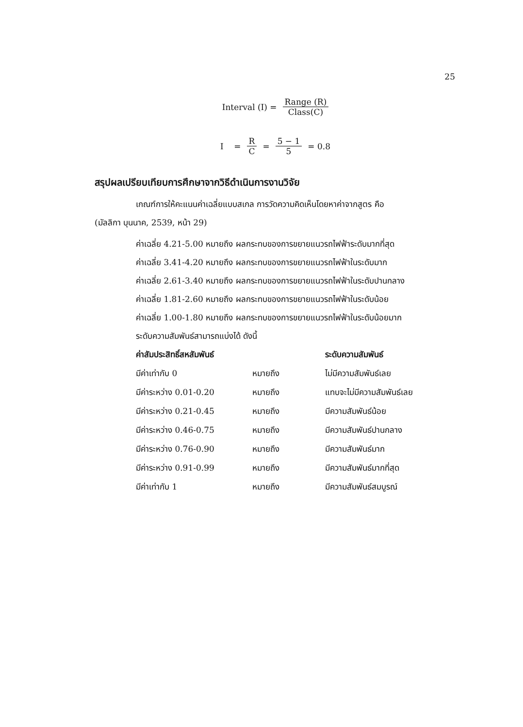25
Interval (I) = Range (R) Class(C)
I = R C = 5 − 1 5 = 0.8
สรุปผลเปรียบเทียบการศึกษาจากวิธีดำเนินการงานวิจัย
เกณฑ์การให้คะแนนค่าเฉลี่ยแบบสเกล การวัดความคิดเห็นโดยหาค่าจากสูตร คือ
(มัลลิกา บุนนาค, 2539, หน้า 29)
ค่าเฉลี่ย 4.21-5.00 หมายถึง ผลกระทบของการขยายแนวรถไฟฟ้าระดับมากที่สุด
ค่าเฉลี่ย 3.41-4.20 หมายถึง ผลกระทบของการขยายแนวรถไฟฟ้าในระดับมาก
ค่าเฉลี่ย 2.61-3.40 หมายถึง ผลกระทบของการขยายแนวรถไฟฟ้าในระดับปานกลาง
ค่าเฉลี่ย 1.81-2.60 หมายถึง ผลกระทบของการขยายแนวรถไฟฟ้าในระดับน้อย
ค่าเฉลี่ย 1.00-1.80 หมายถึง ผลกระทบของการขยายแนวรถไฟฟ้าในระดับน้อยมาก
ระดับความสัมพันธ์สามารถแบ่งได้ ดังนี้
| ค่าสัมประสิทธิ์สหสัมพันธ์ | | ระดับความสัมพันธ์ |
| --- | --- | --- |
| มีค่าเท่ากับ 0 | หมายถึง | ไม่มีความสัมพันธ์เลย |
| มีค่าระหว่าง 0.01-0.20 | หมายถึง | แทบจะไม่มีความสัมพันธ์เลย |
| มีค่าระหว่าง 0.21-0.45 | หมายถึง | มีความสัมพันธ์น้อย |
| มีค่าระหว่าง 0.46-0.75 | หมายถึง | มีความสัมพันธ์ปานกลาง |
| มีค่าระหว่าง 0.76-0.90 | หมายถึง | มีความสัมพันธ์มาก |
| มีค่าระหว่าง 0.91-0.99 | หมายถึง | มีความสัมพันธ์มากที่สุด |
| มีค่าเท่ากับ 1 | หมายถึง | มีความสัมพันธ์สมบูรณ์ |